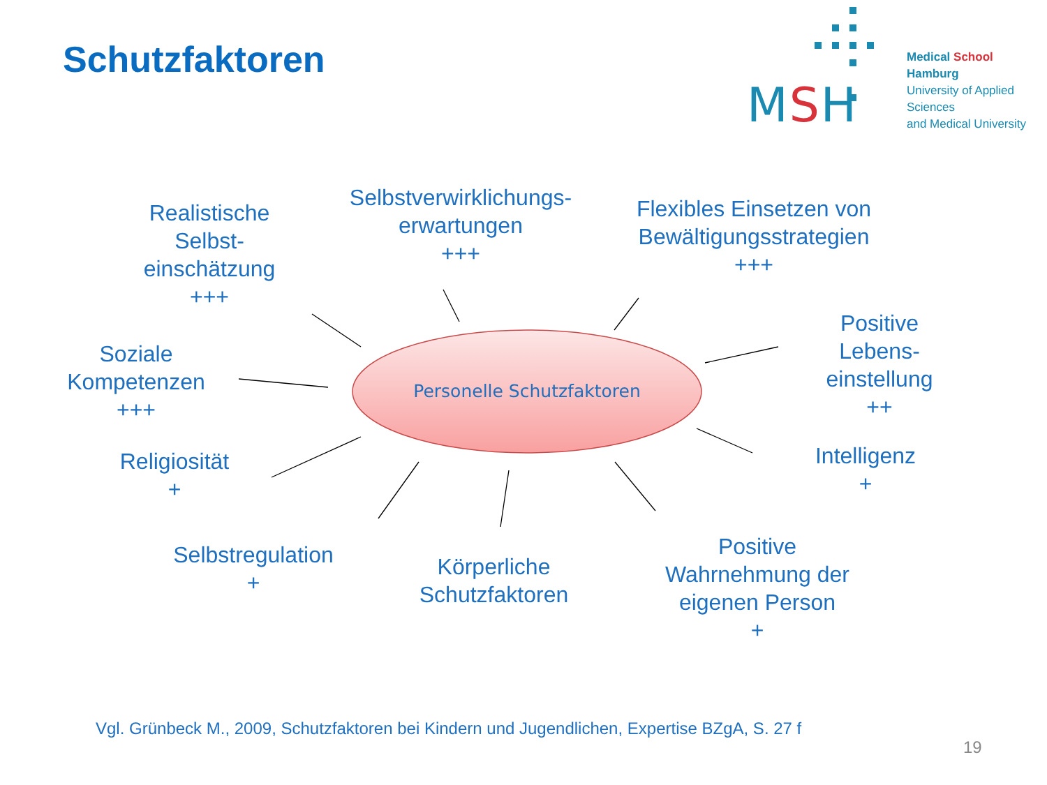Schutzfaktoren
MSH
Medical School Hamburg
University of Applied Sciences
and Medical University
Realistische
Selbst-
einschätzung
+++
Selbstverwirklichungs-
erwartungen
+++
Flexibles Einsetzen von
Bewältigungsstrategien
+++
Positive
Lebens-
einstellung
++
Soziale
Kompetenzen
+++
Intelligenz
+
Religiosität
+
Selbstregulation
+
Körperliche
Schutzfaktoren
Positive
Wahrnehmung der
eigenen Person
+
Personelle Schutzfaktoren
Vgl. Grünbeck M., 2009, Schutzfaktoren bei Kindern und Jugendlichen, Expertise BZgA, S. 27 f
19